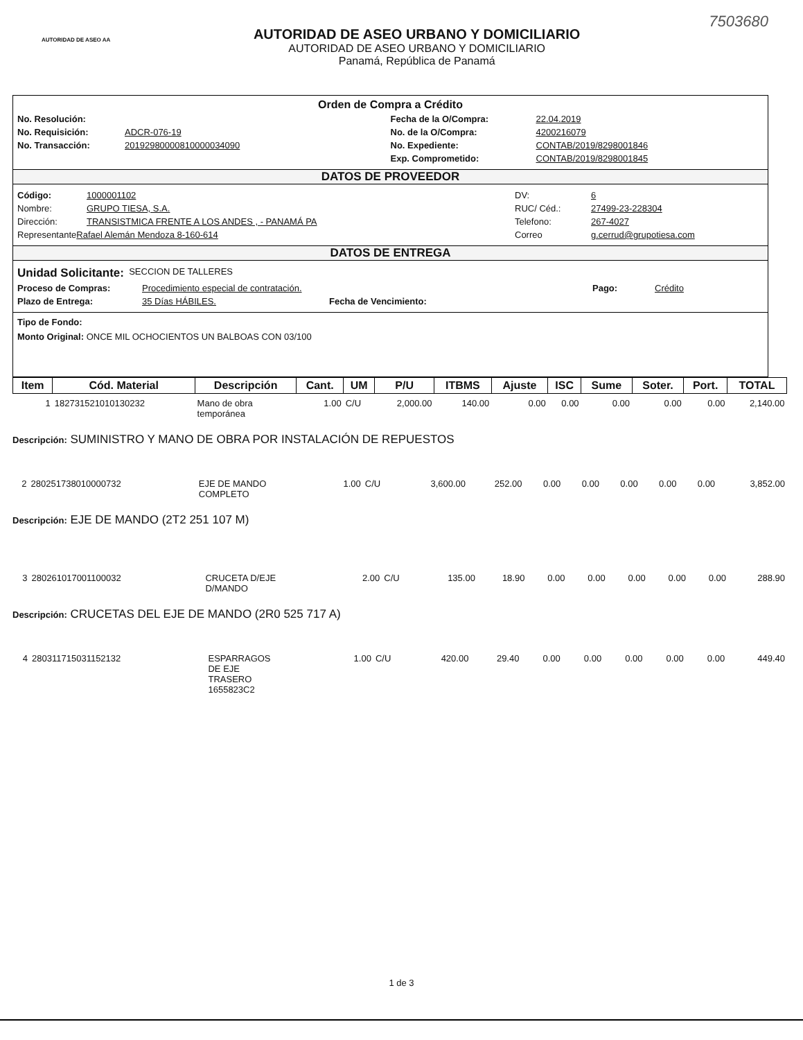AUTORIDAD DE ASEO AA
AUTORIDAD DE ASEO URBANO Y DOMICILIARIO
AUTORIDAD DE ASEO URBANO Y DOMICILIARIO
Panamá, República de Panamá
7503680
Orden de Compra a Crédito
No. Resolución:
No. Requisición: ADCR-076-19
No. Transacción: 20192980000810000034090
Fecha de la O/Compra: 22.04.2019
No. de la O/Compra: 4200216079
No. Expediente: CONTAB/2019/8298001846
Exp. Comprometido: CONTAB/2019/8298001845
DATOS DE PROVEEDOR
Código: 1000001102
Nombre: GRUPO TIESA, S.A.
Dirección: TRANSISTMICA FRENTE A LOS ANDES , - PANAMÁ PA
Representante Rafael Alemán Mendoza 8-160-614
DV: 6
RUC/ Céd.: 27499-23-228304
Telefono: 267-4027
Correo g.cerrud@grupotiesa.com
DATOS DE ENTREGA
Unidad Solicitante: SECCION DE TALLERES
Proceso de Compras: Procedimiento especial de contratación. Pago: Crédito
Plazo de Entrega: 35 Días HÁBILES. Fecha de Vencimiento:
Tipo de Fondo:
Monto Original: ONCE MIL OCHOCIENTOS UN BALBOAS CON 03/100
| Item | Cód. Material | Descripción | Cant. | UM | P/U | ITBMS | Ajuste | ISC | Sume | Soter. | Port. | TOTAL |
| --- | --- | --- | --- | --- | --- | --- | --- | --- | --- | --- | --- | --- |
| 1 | 182731521010130232 | Mano de obra temporánea | 1.00 | C/U | 2,000.00 | 140.00 | 0.00 | 0.00 | 0.00 | 0.00 | 0.00 | 2,140.00 |
Descripción: SUMINISTRO Y MANO DE OBRA POR INSTALACIÓN DE REPUESTOS
| 2 | 280251738010000732 | EJE DE MANDO COMPLETO | 1.00 | C/U | 3,600.00 | 252.00 | 0.00 | 0.00 | 0.00 | 0.00 | 0.00 | 3,852.00 |
Descripción: EJE DE MANDO (2T2 251 107 M)
| 3 | 280261017001100032 | CRUCETA D/EJE D/MANDO | 2.00 | C/U | 135.00 | 18.90 | 0.00 | 0.00 | 0.00 | 0.00 | 0.00 | 288.90 |
Descripción: CRUCETAS DEL EJE DE MANDO (2R0 525 717 A)
| 4 | 280311715031152132 | ESPARRAGOS DE EJE TRASERO 1655823C2 | 1.00 | C/U | 420.00 | 29.40 | 0.00 | 0.00 | 0.00 | 0.00 | 0.00 | 449.40 |
1 de 3